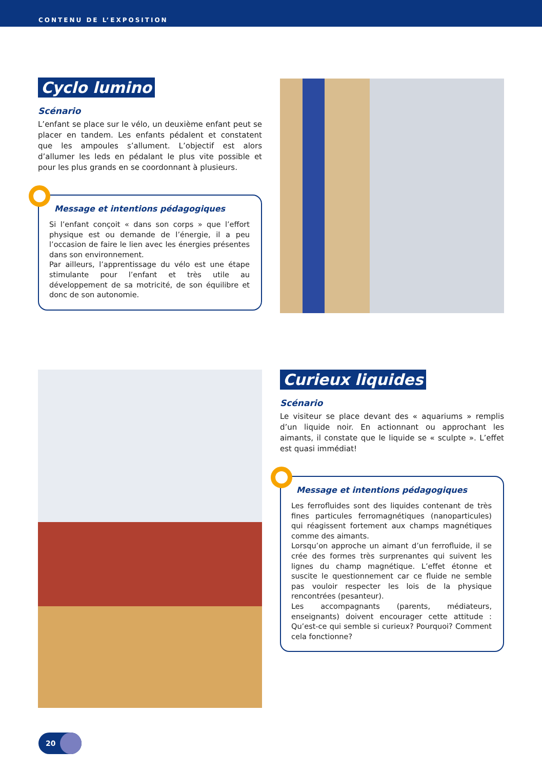CONTENU DE L’EXPOSITION
Cyclo lumino
Scénario
L’enfant se place sur le vélo, un deuxième enfant peut se placer en tandem. Les enfants pédalent et constatent que les ampoules s’allument. L’objectif est alors d’allumer les leds en pédalant le plus vite possible et pour les plus grands en se coordonnant à plusieurs.
Message et intentions pédagogiques
Si l’enfant conçoit « dans son corps » que l’effort physique est ou demande de l’énergie, il a peu l’occasion de faire le lien avec les énergies présentes dans son environnement.
Par ailleurs, l’apprentissage du vélo est une étape stimulante pour l’enfant et très utile au développement de sa motricité, de son équilibre et donc de son autonomie.
Curieux liquides
Scénario
Le visiteur se place devant des « aquariums » remplis d’un liquide noir. En actionnant ou approchant les aimants, il constate que le liquide se « sculpte ». L’effet est quasi immédiat!
Message et intentions pédagogiques
Les ferrofluides sont des liquides contenant de très fines particules ferromagnétiques (nanoparticules) qui réagissent fortement aux champs magnétiques comme des aimants.
Lorsqu’on approche un aimant d’un ferrofluide, il se crée des formes très surprenantes qui suivent les lignes du champ magnétique. L’effet étonne et suscite le questionnement car ce fluide ne semble pas vouloir respecter les lois de la physique rencontrées (pesanteur).
Les accompagnants (parents, médiateurs, enseignants) doivent encourager cette attitude : Qu’est-ce qui semble si curieux? Pourquoi? Comment cela fonctionne?
20